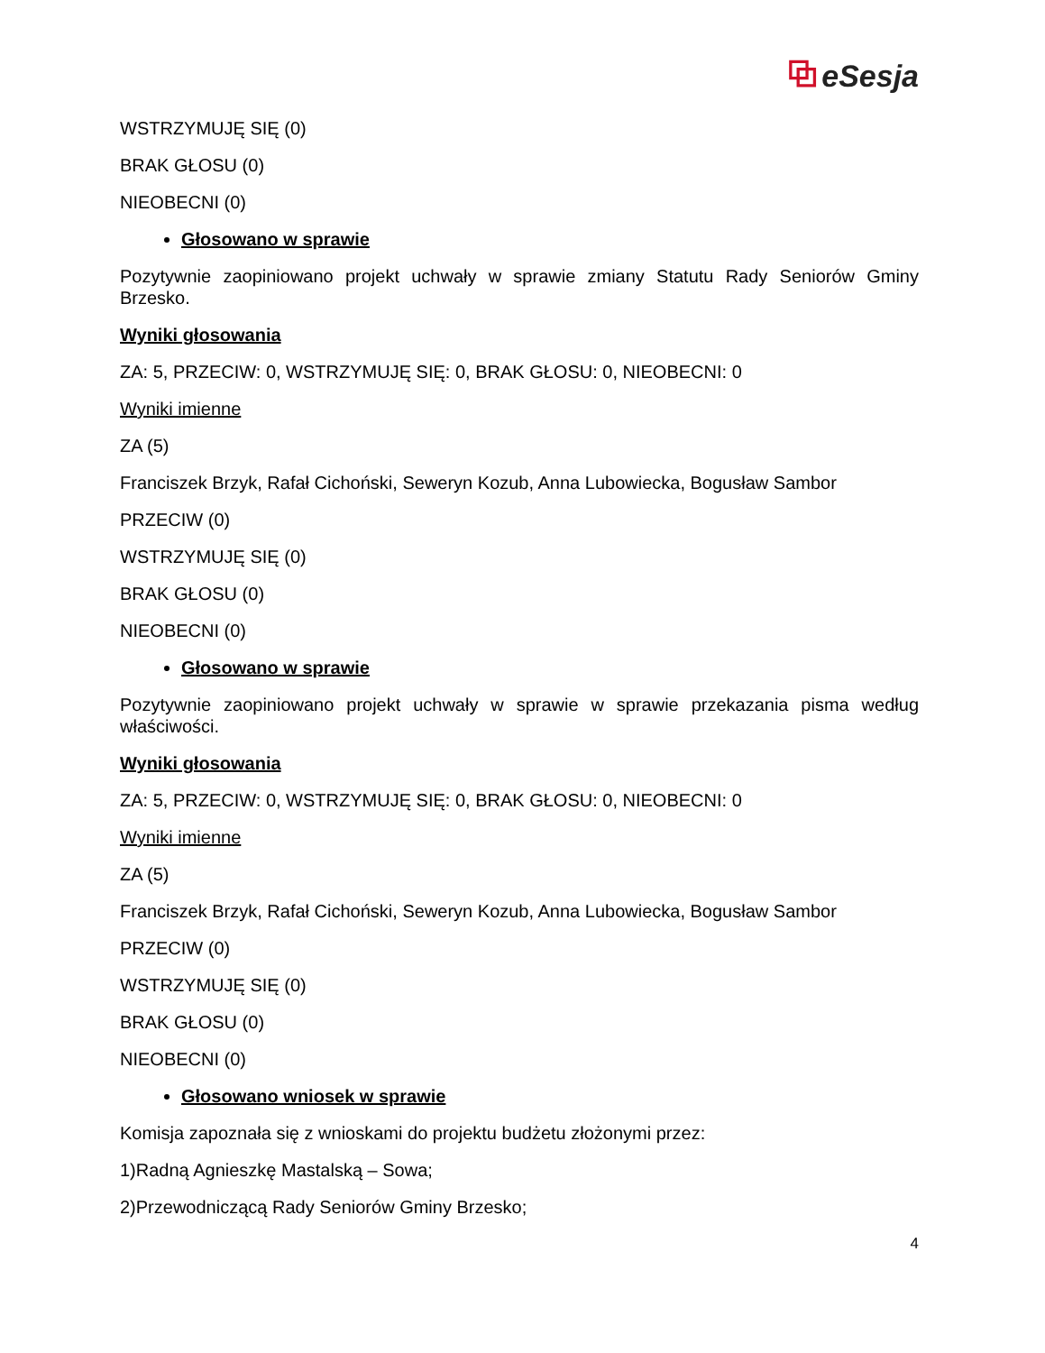⧉ eSesja
WSTRZYMUJĘ SIĘ (0)
BRAK GŁOSU (0)
NIEOBECNI (0)
Głosowano w sprawie
Pozytywnie zaopiniowano projekt uchwały w sprawie zmiany Statutu Rady Seniorów Gminy Brzesko.
Wyniki głosowania
ZA: 5, PRZECIW: 0, WSTRZYMUJĘ SIĘ: 0, BRAK GŁOSU: 0, NIEOBECNI: 0
Wyniki imienne
ZA (5)
Franciszek Brzyk, Rafał Cichoński, Seweryn Kozub, Anna Lubowiecka, Bogusław Sambor
PRZECIW (0)
WSTRZYMUJĘ SIĘ (0)
BRAK GŁOSU (0)
NIEOBECNI (0)
Głosowano w sprawie
Pozytywnie zaopiniowano projekt uchwały w sprawie w sprawie przekazania pisma według właściwości.
Wyniki głosowania
ZA: 5, PRZECIW: 0, WSTRZYMUJĘ SIĘ: 0, BRAK GŁOSU: 0, NIEOBECNI: 0
Wyniki imienne
ZA (5)
Franciszek Brzyk, Rafał Cichoński, Seweryn Kozub, Anna Lubowiecka, Bogusław Sambor
PRZECIW (0)
WSTRZYMUJĘ SIĘ (0)
BRAK GŁOSU (0)
NIEOBECNI (0)
Głosowano wniosek w sprawie
Komisja zapoznała się z wnioskami do projektu budżetu złożonymi przez:
1)Radną Agnieszkę Mastalską – Sowa;
2)Przewodniczącą Rady Seniorów Gminy Brzesko;
4